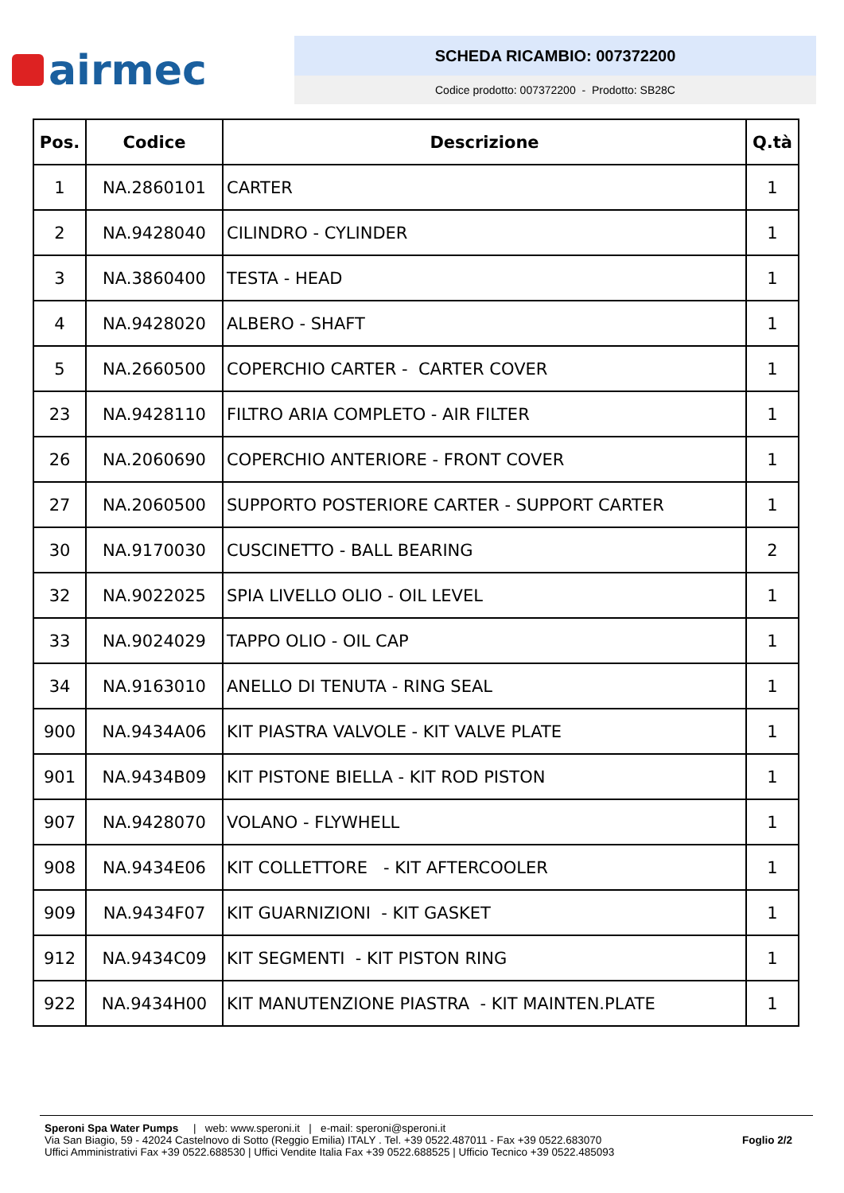airmec
SCHEDA RICAMBIO: 007372200
Codice prodotto: 007372200 - Prodotto: SB28C
| Pos. | Codice | Descrizione | Q.tà |
| --- | --- | --- | --- |
| 1 | NA.2860101 | CARTER | 1 |
| 2 | NA.9428040 | CILINDRO - CYLINDER | 1 |
| 3 | NA.3860400 | TESTA - HEAD | 1 |
| 4 | NA.9428020 | ALBERO - SHAFT | 1 |
| 5 | NA.2660500 | COPERCHIO CARTER - CARTER COVER | 1 |
| 23 | NA.9428110 | FILTRO ARIA COMPLETO - AIR FILTER | 1 |
| 26 | NA.2060690 | COPERCHIO ANTERIORE - FRONT COVER | 1 |
| 27 | NA.2060500 | SUPPORTO POSTERIORE CARTER - SUPPORT CARTER | 1 |
| 30 | NA.9170030 | CUSCINETTO - BALL BEARING | 2 |
| 32 | NA.9022025 | SPIA LIVELLO OLIO - OIL LEVEL | 1 |
| 33 | NA.9024029 | TAPPO OLIO - OIL CAP | 1 |
| 34 | NA.9163010 | ANELLO DI TENUTA - RING SEAL | 1 |
| 900 | NA.9434A06 | KIT PIASTRA VALVOLE - KIT VALVE PLATE | 1 |
| 901 | NA.9434B09 | KIT PISTONE BIELLA - KIT ROD PISTON | 1 |
| 907 | NA.9428070 | VOLANO - FLYWHELL | 1 |
| 908 | NA.9434E06 | KIT COLLETTORE - KIT AFTERCOOLER | 1 |
| 909 | NA.9434F07 | KIT GUARNIZIONI - KIT GASKET | 1 |
| 912 | NA.9434C09 | KIT SEGMENTI - KIT PISTON RING | 1 |
| 922 | NA.9434H00 | KIT MANUTENZIONE PIASTRA - KIT MAINTEN.PLATE | 1 |
Speroni Spa Water Pumps | web: www.speroni.it | e-mail: speroni@speroni.it
Via San Biagio, 59 - 42024 Castelnovo di Sotto (Reggio Emilia) ITALY . Tel. +39 0522.487011 - Fax +39 0522.683070
Uffici Amministrativi Fax +39 0522.688530 | Uffici Vendite Italia Fax +39 0522.688525 | Ufficio Tecnico +39 0522.485093
Foglio 2/2